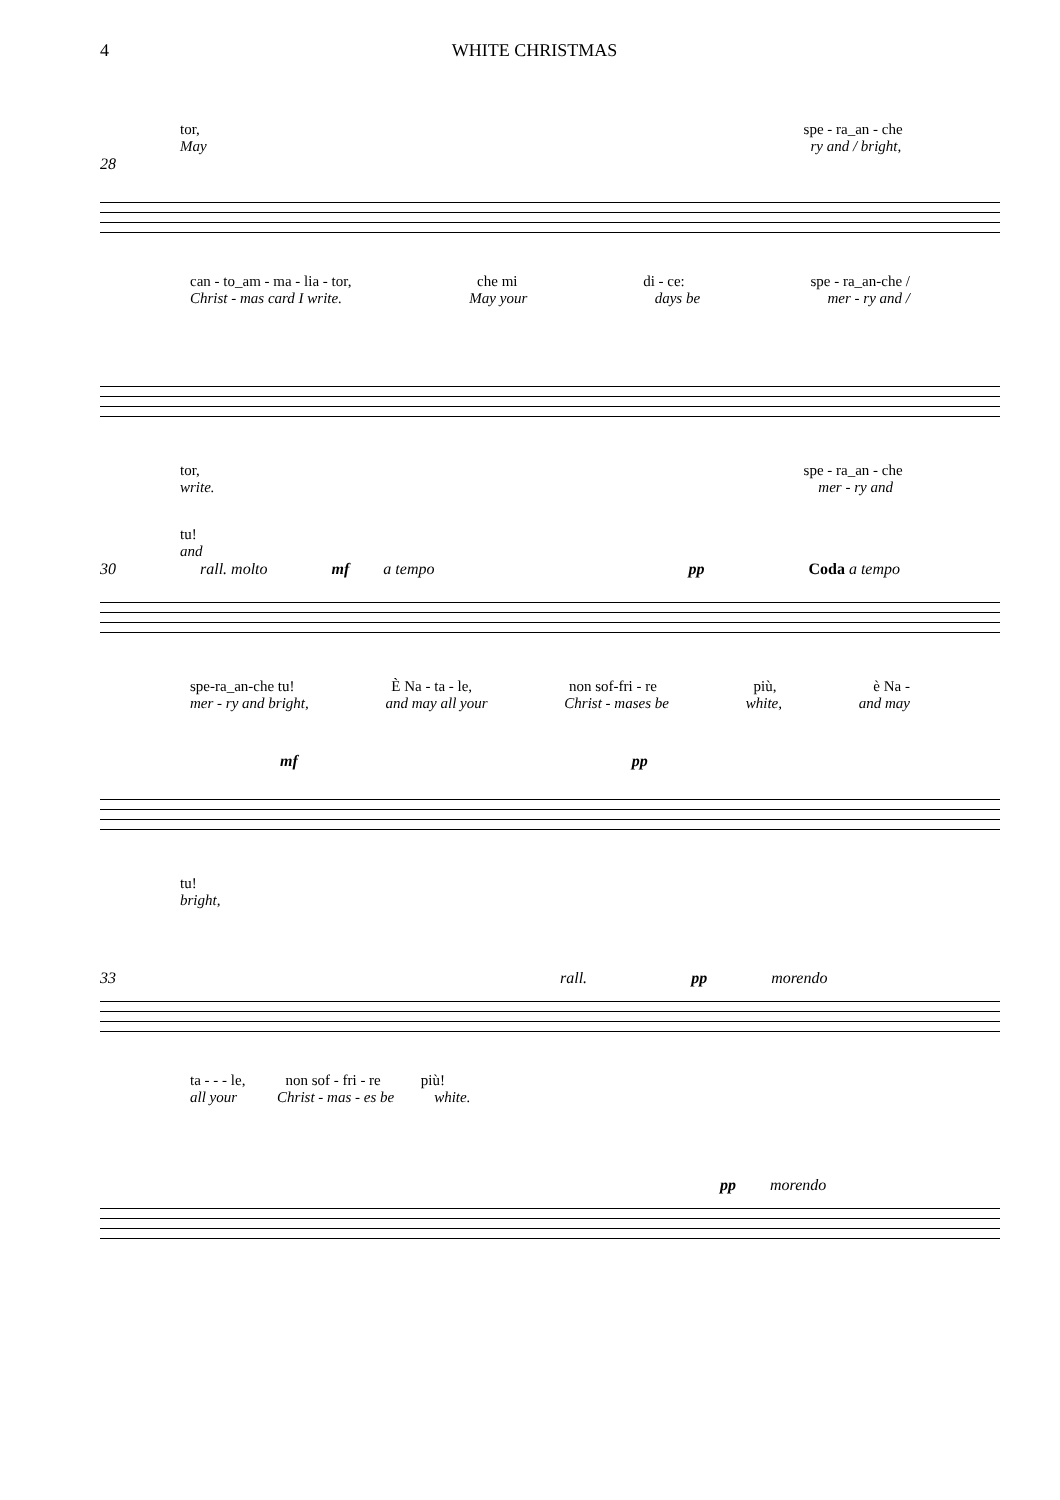4 WHITE CHRISTMAS
tor, spe - ra_an - che
May ry and / bright,
28
can - to_am - ma - lia - tor, che mi di - ce: spe - ra_an-che /
Christ - mas card I write. May your days be mer - ry and /
tor, spe - ra_an - che
write. mer - ry and
tu!
and
30 rall. molto mf a tempo pp Coda a tempo
spe-ra_an-che tu! È Na - ta - le, non sof-fri - re più, è Na -
mer - ry and bright, and may all your Christ - mases be white, and may
mf pp
tu!
bright,
33 rall. pp morendo
ta - - - le, non sof - fri - re più!
all your Christ - mas - es be white.
pp morendo